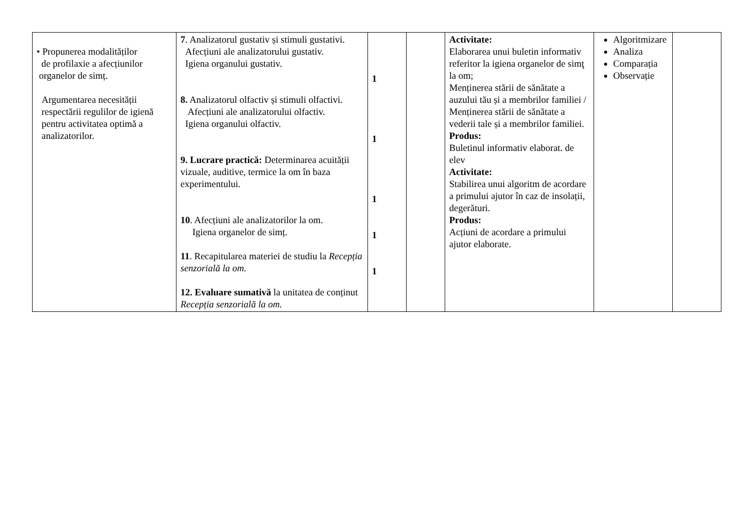| • Propunerea modalităților de profilaxie a afecțiunilor organelor de simț. Argumentarea necesității respectării regulilor de igienă pentru activitatea optimă a analizatorilor. | 7 . Analizatorul gustativ și stimuli gustativi. Afecțiuni ale analizatorului gustativ. Igiena organului gustativ. 8. Analizatorul olfactiv și stimuli olfactivi. Afecțiuni ale analizatorului olfactiv. Igiena organului olfactiv. 9. Lucrare practică: Determinarea acuității vizuale, auditive, termice la om în baza experimentului. 10 . Afecțiuni ale analizatorilor la om. Igiena organelor de simț. 11 . Recapitularea materiei de studiu la Recepția senzorială la om. 12. Evaluare sumativă la unitatea de conținut Recepția senzorială la om. | 1 1 1 1 1 | | Activitate: Elaborarea unui buletin informativ referitor la igiena organelor de simţ la om; Menținerea stării de sănătate a auzului tău și a membrilor familiei / Menținerea stării de sănătate a vederii tale și a membrilor familiei. Produs: Buletinul informativ elaborat. de elev Activitate: Stabilirea unui algoritm de acordare a primului ajutor în caz de insolații, degerături. Produs: Acțiuni de acordare a primului ajutor elaborate. | Algoritmizare Analiza Comparația Observație | |